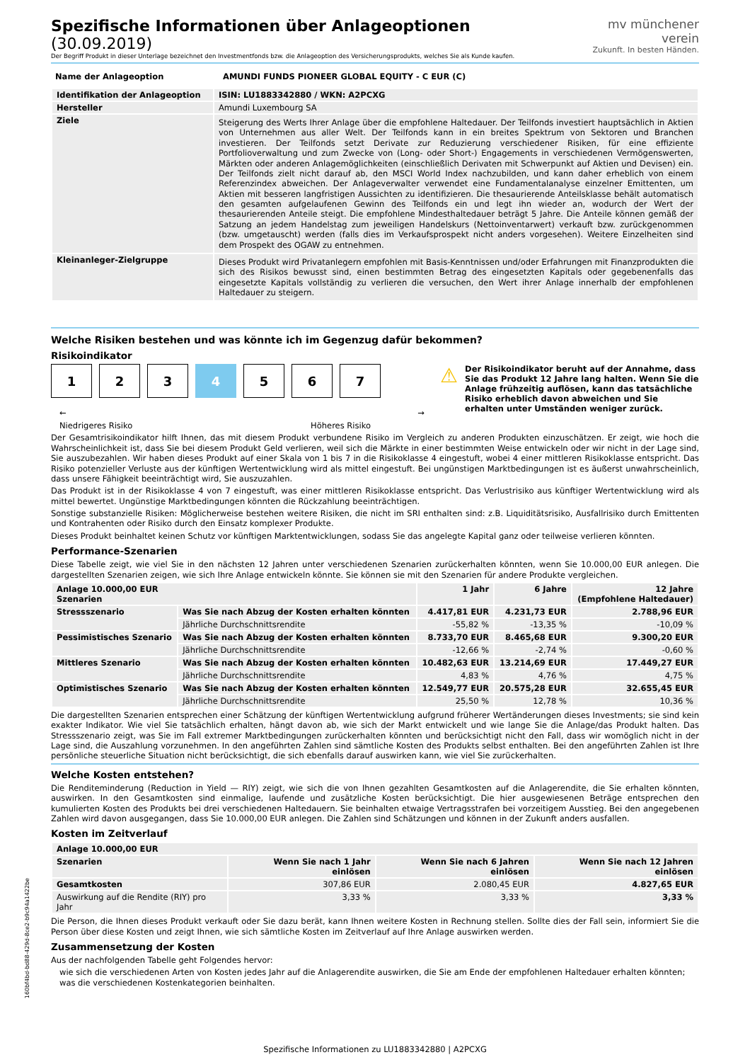Spezifische Informationen über Anlageoptionen (30.09.2019)
Der Begriff Produkt in dieser Unterlage bezeichnet den Investmentfonds bzw. die Anlageoption des Versicherungsprodukts, welches Sie als Kunde kaufen.
mv münchener verein
Zukunft. In besten Händen.
| Name der Anlageoption | AMUNDI FUNDS PIONEER GLOBAL EQUITY - C EUR (C) |
| --- | --- |
| Identifikation der Anlageoption | ISIN: LU1883342880 / WKN: A2PCXG |
| --- | --- |
| Hersteller | Amundi Luxembourg SA |
| Ziele | Steigerung des Werts Ihrer Anlage über die empfohlene Haltedauer. Der Teilfonds investiert hauptsächlich in Aktien von Unternehmen aus aller Welt. Der Teilfonds kann in ein breites Spektrum von Sektoren und Branchen investieren. Der Teilfonds setzt Derivate zur Reduzierung verschiedener Risiken, für eine effiziente Portfolioverwaltung und zum Zwecke von (Long- oder Short-) Engagements in verschiedenen Vermögenswerten, Märkten oder anderen Anlagemöglichkeiten (einschließlich Derivaten mit Schwerpunkt auf Aktien und Devisen) ein. Der Teilfonds zielt nicht darauf ab, den MSCI World Index nachzubilden, und kann daher erheblich von einem Referenzindex abweichen. Der Anlageverwalter verwendet eine Fundamentalanalyse einzelner Emittenten, um Aktien mit besseren langfristigen Aussichten zu identifizieren. Die thesaurierende Anteilsklasse behält automatisch den gesamten aufgelaufenen Gewinn des Teilfonds ein und legt ihn wieder an, wodurch der Wert der thesaurierenden Anteile steigt. Die empfohlene Mindesthaltedauer beträgt 5 Jahre. Die Anteile können gemäß der Satzung an jedem Handelstag zum jeweiligen Handelskurs (Nettoinventarwert) verkauft bzw. zurückgenommen (bzw. umgetauscht) werden (falls dies im Verkaufsprospekt nicht anders vorgesehen). Weitere Einzelheiten sind dem Prospekt des OGAW zu entnehmen. |
| Kleinanleger-Zielgruppe | Dieses Produkt wird Privatanlegern empfohlen mit Basis-Kenntnissen und/oder Erfahrungen mit Finanzprodukten die sich des Risikos bewusst sind, einen bestimmten Betrag des eingesetzten Kapitals oder gegebenenfalls das eingesetzte Kapitals vollständig zu verlieren die versuchen, den Wert ihrer Anlage innerhalb der empfohlenen Haltedauer zu steigern. |
Welche Risiken bestehen und was könnte ich im Gegenzug dafür bekommen?
Risikoindikator
1 2 3 4 5 6 7
← →
Niedrigeres Risiko Höheres Risiko
⚠
Der Risikoindikator beruht auf der Annahme, dass Sie das Produkt 12 Jahre lang halten. Wenn Sie die Anlage frühzeitig auflösen, kann das tatsächliche Risiko erheblich davon abweichen und Sie erhalten unter Umständen weniger zurück.
Der Gesamtrisikoindikator hilft Ihnen, das mit diesem Produkt verbundene Risiko im Vergleich zu anderen Produkten einzuschätzen. Er zeigt, wie hoch die Wahrscheinlichkeit ist, dass Sie bei diesem Produkt Geld verlieren, weil sich die Märkte in einer bestimmten Weise entwickeln oder wir nicht in der Lage sind, Sie auszubezahlen. Wir haben dieses Produkt auf einer Skala von 1 bis 7 in die Risikoklasse 4 eingestuft, wobei 4 einer mittleren Risikoklasse entspricht. Das Risiko potenzieller Verluste aus der künftigen Wertentwicklung wird als mittel eingestuft. Bei ungünstigen Marktbedingungen ist es äußerst unwahrscheinlich, dass unsere Fähigkeit beeinträchtigt wird, Sie auszuzahlen.
Das Produkt ist in der Risikoklasse 4 von 7 eingestuft, was einer mittleren Risikoklasse entspricht. Das Verlustrisiko aus künftiger Wertentwicklung wird als mittel bewertet. Ungünstige Marktbedingungen könnten die Rückzahlung beeinträchtigen.
Sonstige substanzielle Risiken: Möglicherweise bestehen weitere Risiken, die nicht im SRI enthalten sind: z.B. Liquiditätsrisiko, Ausfallrisiko durch Emittenten und Kontrahenten oder Risiko durch den Einsatz komplexer Produkte.
Dieses Produkt beinhaltet keinen Schutz vor künftigen Marktentwicklungen, sodass Sie das angelegte Kapital ganz oder teilweise verlieren könnten.
Performance-Szenarien
Diese Tabelle zeigt, wie viel Sie in den nächsten 12 Jahren unter verschiedenen Szenarien zurückerhalten könnten, wenn Sie 10.000,00 EUR anlegen. Die dargestellten Szenarien zeigen, wie sich Ihre Anlage entwickeln könnte. Sie können sie mit den Szenarien für andere Produkte vergleichen.
| Anlage 10.000,00 EUR Szenarien | | 1 Jahr | 6 Jahre | 12 Jahre (Empfohlene Haltedauer) |
| --- | --- | --- | --- | --- |
| Stressszenario | Was Sie nach Abzug der Kosten erhalten könnten | 4.417,81 EUR | 4.231,73 EUR | 2.788,96 EUR |
| | Jährliche Durchschnittsrendite | -55,82 % | -13,35 % | -10,09 % |
| Pessimistisches Szenario | Was Sie nach Abzug der Kosten erhalten könnten | 8.733,70 EUR | 8.465,68 EUR | 9.300,20 EUR |
| | Jährliche Durchschnittsrendite | -12,66 % | -2,74 % | -0,60 % |
| Mittleres Szenario | Was Sie nach Abzug der Kosten erhalten könnten | 10.482,63 EUR | 13.214,69 EUR | 17.449,27 EUR |
| | Jährliche Durchschnittsrendite | 4,83 % | 4,76 % | 4,75 % |
| Optimistisches Szenario | Was Sie nach Abzug der Kosten erhalten könnten | 12.549,77 EUR | 20.575,28 EUR | 32.655,45 EUR |
| | Jährliche Durchschnittsrendite | 25,50 % | 12,78 % | 10,36 % |
Die dargestellten Szenarien entsprechen einer Schätzung der künftigen Wertentwicklung aufgrund früherer Wertänderungen dieses Investments; sie sind kein exakter Indikator. Wie viel Sie tatsächlich erhalten, hängt davon ab, wie sich der Markt entwickelt und wie lange Sie die Anlage/das Produkt halten. Das Stressszenario zeigt, was Sie im Fall extremer Marktbedingungen zurückerhalten könnten und berücksichtigt nicht den Fall, dass wir womöglich nicht in der Lage sind, die Auszahlung vorzunehmen. In den angeführten Zahlen sind sämtliche Kosten des Produkts selbst enthalten. Bei den angeführten Zahlen ist Ihre persönliche steuerliche Situation nicht berücksichtigt, die sich ebenfalls darauf auswirken kann, wie viel Sie zurückerhalten.
Welche Kosten entstehen?
Die Renditeminderung (Reduction in Yield — RIY) zeigt, wie sich die von Ihnen gezahlten Gesamtkosten auf die Anlagerendite, die Sie erhalten könnten, auswirken. In den Gesamtkosten sind einmalige, laufende und zusätzliche Kosten berücksichtigt. Die hier ausgewiesenen Beträge entsprechen den kumulierten Kosten des Produkts bei drei verschiedenen Haltedauern. Sie beinhalten etwaige Vertragsstrafen bei vorzeitigem Ausstieg. Bei den angegebenen Zahlen wird davon ausgegangen, dass Sie 10.000,00 EUR anlegen. Die Zahlen sind Schätzungen und können in der Zukunft anders ausfallen.
Kosten im Zeitverlauf
| Anlage 10.000,00 EUR | | | |
| --- | --- | --- | --- |
| Szenarien | Wenn Sie nach 1 Jahr einlösen | Wenn Sie nach 6 Jahren einlösen | Wenn Sie nach 12 Jahren einlösen |
| Gesamtkosten | 307,86 EUR | 2.080,45 EUR | 4.827,65 EUR |
| Auswirkung auf die Rendite (RIY) pro Jahr | 3,33 % | 3,33 % | 3,33 % |
Die Person, die Ihnen dieses Produkt verkauft oder Sie dazu berät, kann Ihnen weitere Kosten in Rechnung stellen. Sollte dies der Fall sein, informiert Sie die Person über diese Kosten und zeigt Ihnen, wie sich sämtliche Kosten im Zeitverlauf auf Ihre Anlage auswirken werden.
Zusammensetzung der Kosten
Aus der nachfolgenden Tabelle geht Folgendes hervor:
wie sich die verschiedenen Arten von Kosten jedes Jahr auf die Anlagerendite auswirken, die Sie am Ende der empfohlenen Haltedauer erhalten könnten;
was die verschiedenen Kostenkategorien beinhalten.
Spezifische Informationen zu LU1883342880 | A2PCXG
160bf4bd-bd88-429d-8ce2-b9c94a1422be